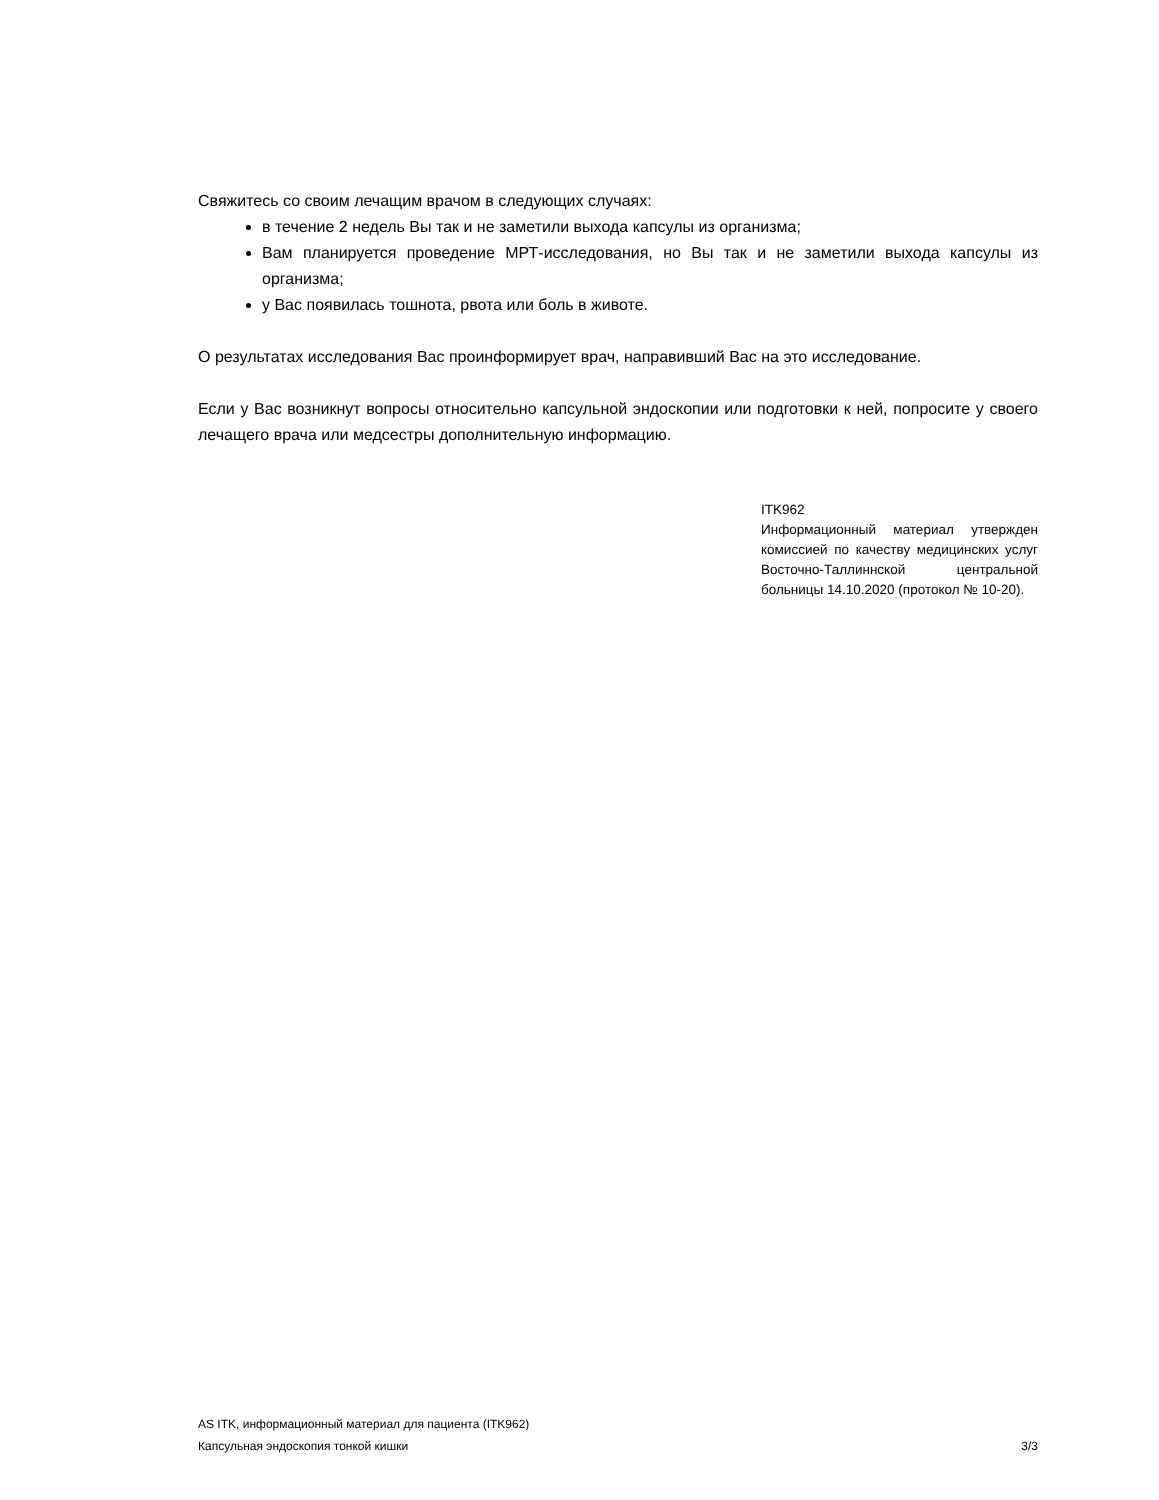Свяжитесь со своим лечащим врачом в следующих случаях:
в течение 2 недель Вы так и не заметили выхода капсулы из организма;
Вам планируется проведение МРТ-исследования, но Вы так и не заметили выхода капсулы из организма;
у Вас появилась тошнота, рвота или боль в животе.
О результатах исследования Вас проинформирует врач, направивший Вас на это исследование.
Если у Вас возникнут вопросы относительно капсульной эндоскопии или подготовки к ней, попросите у своего лечащего врача или медсестры дополнительную информацию.
ITK962
Информационный материал утвержден комиссией по качеству медицинских услуг Восточно-Таллиннской центральной больницы 14.10.2020 (протокол № 10-20).
AS ITK, информационный материал для пациента (ITK962)
Капсульная эндоскопия тонкой кишки 3/3